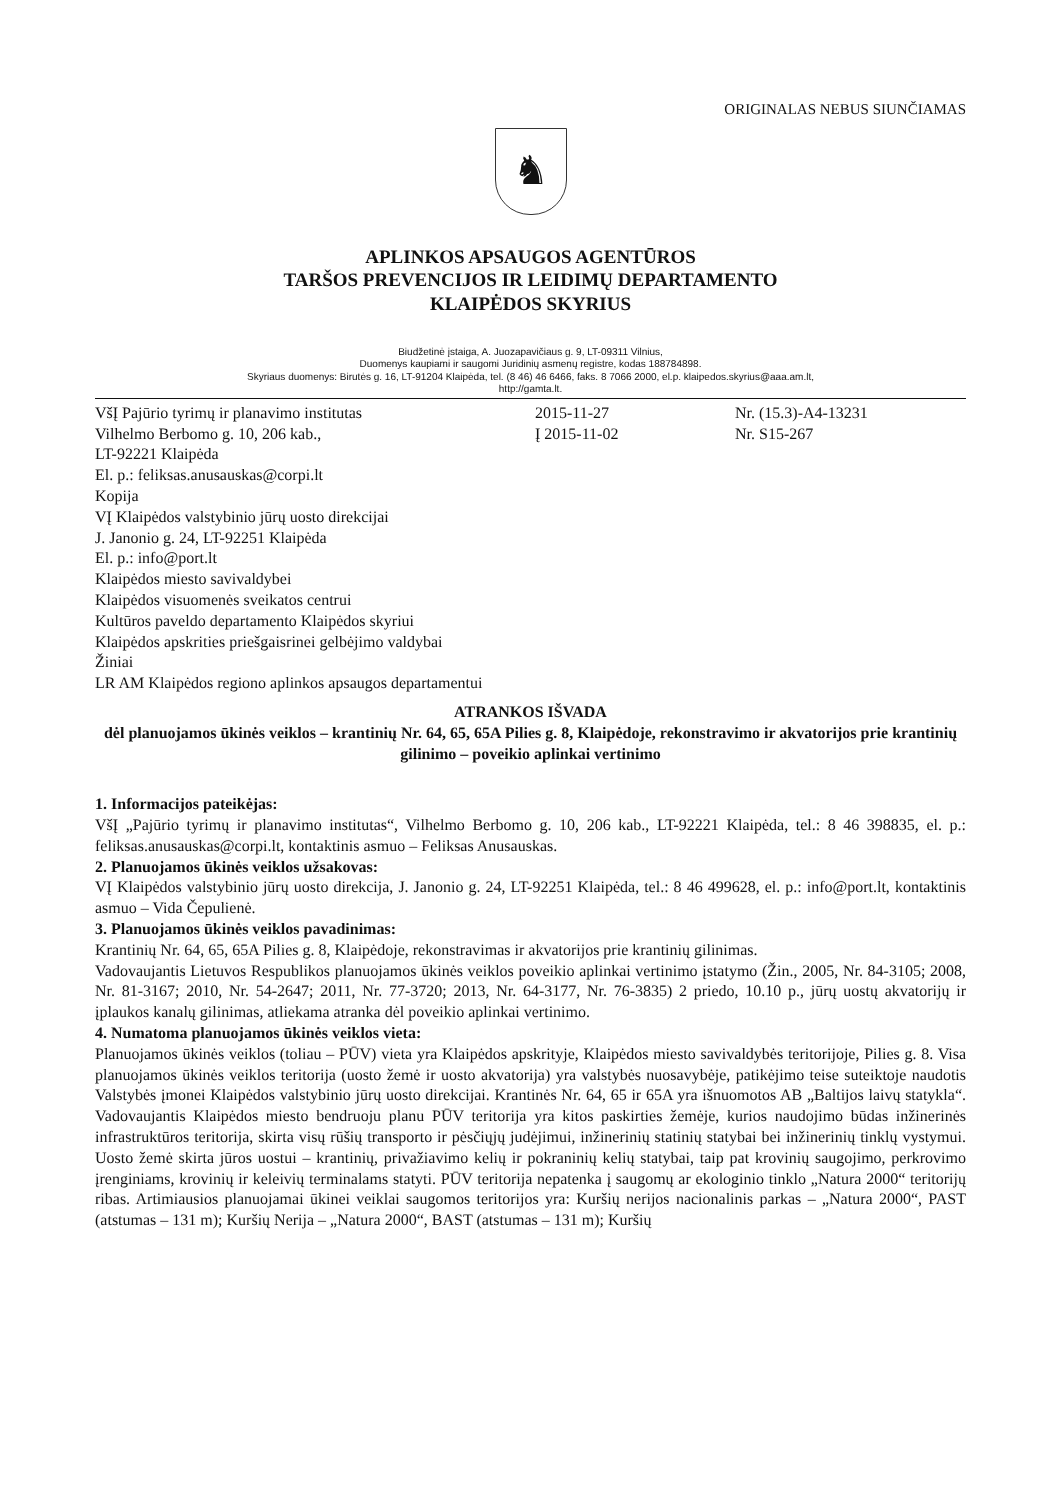ORIGINALAS NEBUS SIUNČIAMAS
♞
APLINKOS APSAUGOS AGENTŪROS
TARŠOS PREVENCIJOS IR LEIDIMŲ DEPARTAMENTO
KLAIPĖDOS SKYRIUS
Biudžetinė įstaiga, A. Juozapavičiaus g. 9, LT-09311 Vilnius,
Duomenys kaupiami ir saugomi Juridinių asmenų registre, kodas 188784898.
Skyriaus duomenys: Birutės g. 16, LT-91204 Klaipėda, tel. (8 46) 46 6466, faks. 8 7066 2000, el.p. klaipedos.skyrius@aaa.am.lt,
http://gamta.lt.
VšĮ Pajūrio tyrimų ir planavimo institutas
Vilhelmo Berbomo g. 10, 206 kab.,
LT-92221 Klaipėda
El. p.: feliksas.anusauskas@corpi.lt
Kopija
VĮ Klaipėdos valstybinio jūrų uosto direkcijai
J. Janonio g. 24, LT-92251 Klaipėda
El. p.: info@port.lt
Klaipėdos miesto savivaldybei
Klaipėdos visuomenės sveikatos centrui
Kultūros paveldo departamento Klaipėdos skyriui
Klaipėdos apskrities priešgaisrinei gelbėjimo valdybai
Žiniai
LR AM Klaipėdos regiono aplinkos apsaugos departamentui
2015-11-27
Į 2015-11-02
Nr. (15.3)-A4-13231
Nr. S15-267
ATRANKOS IŠVADA
dėl planuojamos ūkinės veiklos – krantinių Nr. 64, 65, 65A Pilies g. 8, Klaipėdoje, rekonstravimo ir akvatorijos prie krantinių gilinimo – poveikio aplinkai vertinimo
1. Informacijos pateikėjas:
VšĮ „Pajūrio tyrimų ir planavimo institutas“, Vilhelmo Berbomo g. 10, 206 kab., LT-92221 Klaipėda, tel.: 8 46 398835, el. p.: feliksas.anusauskas@corpi.lt, kontaktinis asmuo – Feliksas Anusauskas.
2. Planuojamos ūkinės veiklos užsakovas:
VĮ Klaipėdos valstybinio jūrų uosto direkcija, J. Janonio g. 24, LT-92251 Klaipėda, tel.: 8 46 499628, el. p.: info@port.lt, kontaktinis asmuo – Vida Čepulienė.
3. Planuojamos ūkinės veiklos pavadinimas:
Krantinių Nr. 64, 65, 65A Pilies g. 8, Klaipėdoje, rekonstravimas ir akvatorijos prie krantinių gilinimas.
Vadovaujantis Lietuvos Respublikos planuojamos ūkinės veiklos poveikio aplinkai vertinimo įstatymo (Žin., 2005, Nr. 84-3105; 2008, Nr. 81-3167; 2010, Nr. 54-2647; 2011, Nr. 77-3720; 2013, Nr. 64-3177, Nr. 76-3835) 2 priedo, 10.10 p., jūrų uostų akvatorijų ir įplaukos kanalų gilinimas, atliekama atranka dėl poveikio aplinkai vertinimo.
4. Numatoma planuojamos ūkinės veiklos vieta:
Planuojamos ūkinės veiklos (toliau – PŪV) vieta yra Klaipėdos apskrityje, Klaipėdos miesto savivaldybės teritorijoje, Pilies g. 8. Visa planuojamos ūkinės veiklos teritorija (uosto žemė ir uosto akvatorija) yra valstybės nuosavybėje, patikėjimo teise suteiktoje naudotis Valstybės įmonei Klaipėdos valstybinio jūrų uosto direkcijai. Krantinės Nr. 64, 65 ir 65A yra išnuomotos AB „Baltijos laivų statykla“. Vadovaujantis Klaipėdos miesto bendruoju planu PŪV teritorija yra kitos paskirties žemėje, kurios naudojimo būdas inžinerinės infrastruktūros teritorija, skirta visų rūšių transporto ir pėsčiųjų judėjimui, inžinerinių statinių statybai bei inžinerinių tinklų vystymui. Uosto žemė skirta jūros uostui – krantinių, privažiavimo kelių ir pokraninių kelių statybai, taip pat krovinių saugojimo, perkrovimo įrenginiams, krovinių ir keleivių terminalams statyti. PŪV teritorija nepatenka į saugomų ar ekologinio tinklo „Natura 2000“ teritorijų ribas. Artimiausios planuojamai ūkinei veiklai saugomos teritorijos yra: Kuršių nerijos nacionalinis parkas – „Natura 2000“, PAST (atstumas – 131 m); Kuršių Nerija – „Natura 2000“, BAST (atstumas – 131 m); Kuršių